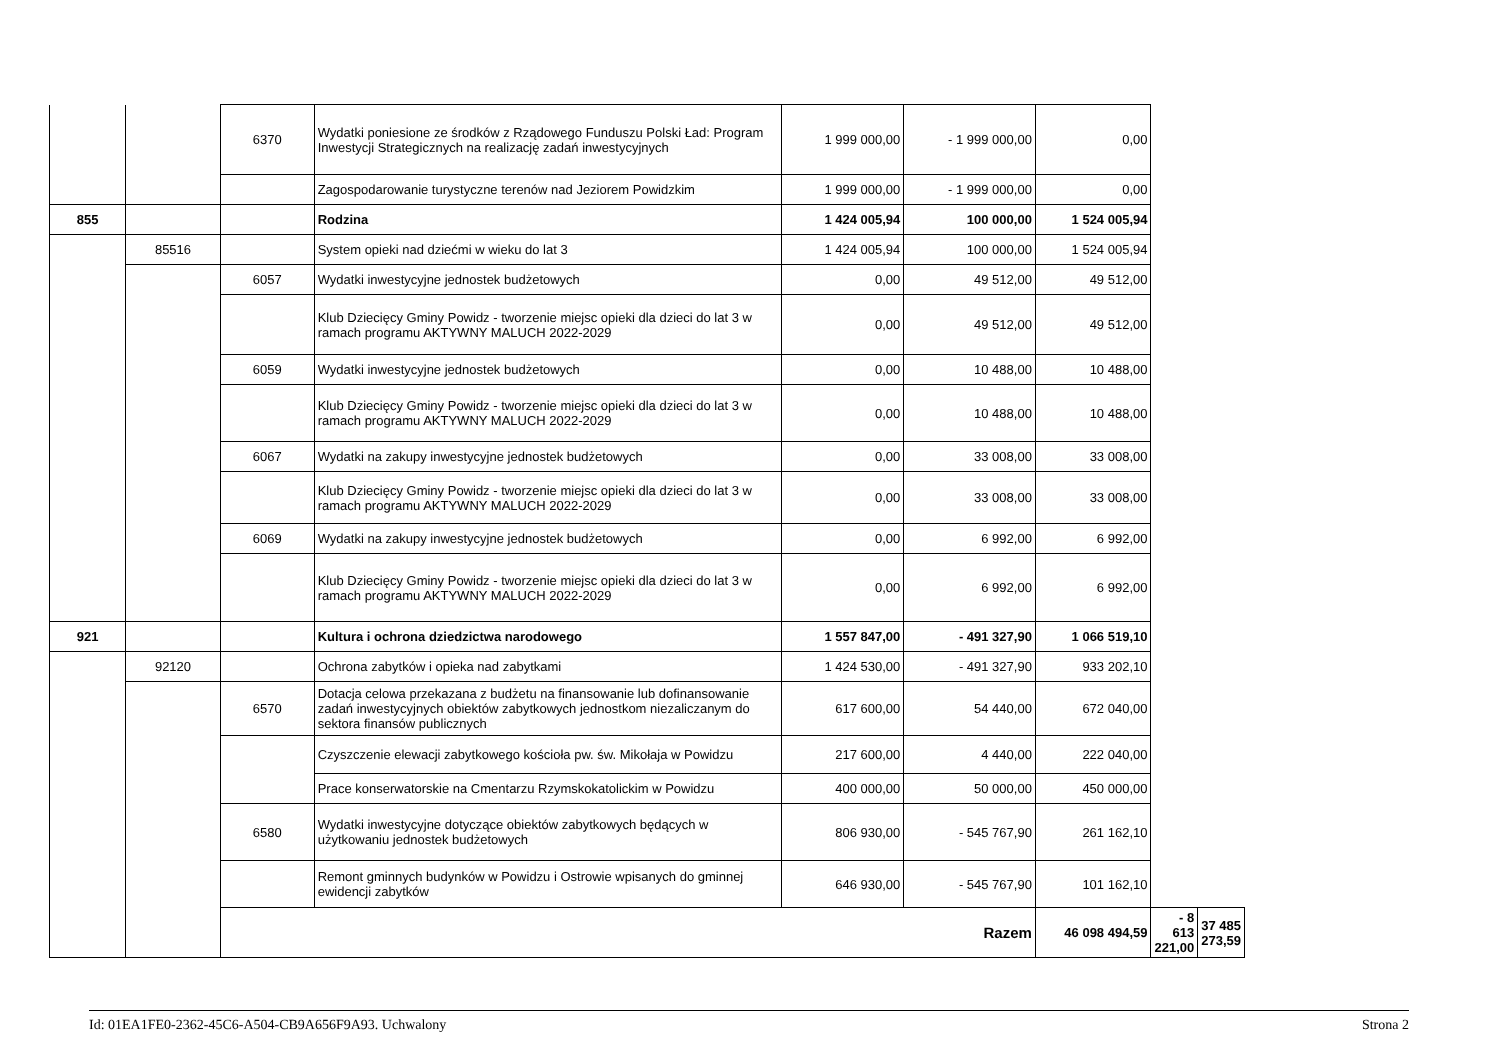| | | 6370 | Wydatki poniesione ze środków z Rządowego Funduszu Polski Ład: Program Inwestycji Strategicznych na realizację zadań inwestycyjnych | 1 999 000,00 | - 1 999 000,00 | 0,00 | | |
| | | | Zagospodarowanie turystyczne terenów nad Jeziorem Powidzkim | 1 999 000,00 | - 1 999 000,00 | 0,00 | | |
| 855 | | | Rodzina | 1 424 005,94 | 100 000,00 | 1 524 005,94 | | |
| | 85516 | | System opieki nad dziećmi w wieku do lat 3 | 1 424 005,94 | 100 000,00 | 1 524 005,94 | | |
| | | 6057 | Wydatki inwestycyjne jednostek budżetowych | 0,00 | 49 512,00 | 49 512,00 | | |
| | | | Klub Dziecięcy Gminy Powidz - tworzenie miejsc opieki dla dzieci do lat 3 w ramach programu AKTYWNY MALUCH 2022-2029 | 0,00 | 49 512,00 | 49 512,00 | | |
| | | 6059 | Wydatki inwestycyjne jednostek budżetowych | 0,00 | 10 488,00 | 10 488,00 | | |
| | | | Klub Dziecięcy Gminy Powidz - tworzenie miejsc opieki dla dzieci do lat 3 w ramach programu AKTYWNY MALUCH 2022-2029 | 0,00 | 10 488,00 | 10 488,00 | | |
| | | 6067 | Wydatki na zakupy inwestycyjne jednostek budżetowych | 0,00 | 33 008,00 | 33 008,00 | | |
| | | | Klub Dziecięcy Gminy Powidz - tworzenie miejsc opieki dla dzieci do lat 3 w ramach programu AKTYWNY MALUCH 2022-2029 | 0,00 | 33 008,00 | 33 008,00 | | |
| | | 6069 | Wydatki na zakupy inwestycyjne jednostek budżetowych | 0,00 | 6 992,00 | 6 992,00 | | |
| | | | Klub Dziecięcy Gminy Powidz - tworzenie miejsc opieki dla dzieci do lat 3 w ramach programu AKTYWNY MALUCH 2022-2029 | 0,00 | 6 992,00 | 6 992,00 | | |
| 921 | | | Kultura i ochrona dziedzictwa narodowego | 1 557 847,00 | - 491 327,90 | 1 066 519,10 | | |
| | 92120 | | Ochrona zabytków i opieka nad zabytkami | 1 424 530,00 | - 491 327,90 | 933 202,10 | | |
| | | 6570 | Dotacja celowa przekazana z budżetu na finansowanie lub dofinansowanie zadań inwestycyjnych obiektów zabytkowych jednostkom niezaliczanym do sektora finansów publicznych | 617 600,00 | 54 440,00 | 672 040,00 | | |
| | | | Czyszczenie elewacji zabytkowego kościoła pw. św. Mikołaja w Powidzu | 217 600,00 | 4 440,00 | 222 040,00 | | |
| | | | Prace konserwatorskie na Cmentarzu Rzymskokatolickim w Powidzu | 400 000,00 | 50 000,00 | 450 000,00 | | |
| | | 6580 | Wydatki inwestycyjne dotyczące obiektów zabytkowych będących w użytkowaniu jednostek budżetowych | 806 930,00 | - 545 767,90 | 261 162,10 | | |
| | | | Remont gminnych budynków w Powidzu i Ostrowie wpisanych do gminnej ewidencji zabytków | 646 930,00 | - 545 767,90 | 101 162,10 | | |
| | | Razem | | | | 46 098 494,59 | - 8 613 221,00 | 37 485 273,59 |
Id: 01EA1FE0-2362-45C6-A504-CB9A656F9A93. Uchwalony Strona 2